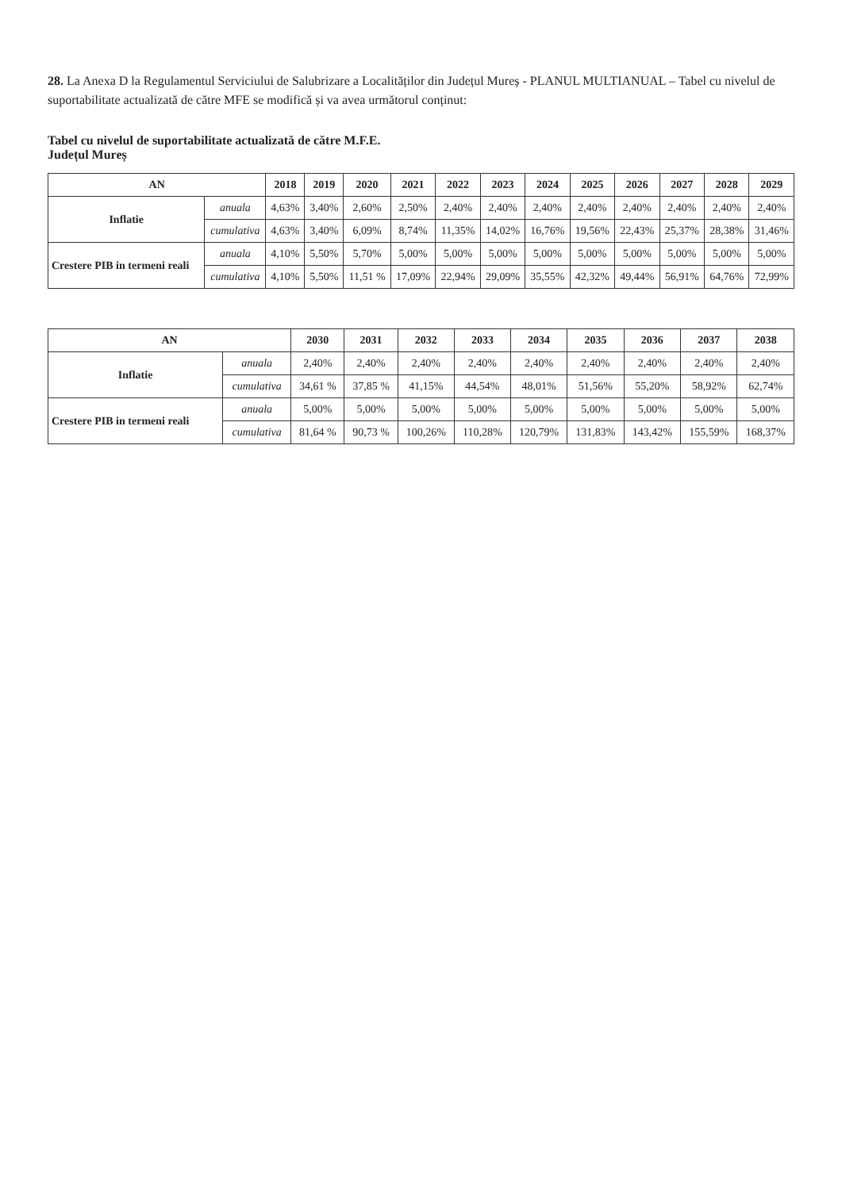28. La Anexa D la Regulamentul Serviciului de Salubrizare a Localităților din Județul Mureș - PLANUL MULTIANUAL – Tabel cu nivelul de suportabilitate actualizată de către MFE se modifică și va avea următorul conținut:
Tabel cu nivelul de suportabilitate actualizată de către M.F.E.
Județul Mureș
| AN | | 2018 | 2019 | 2020 | 2021 | 2022 | 2023 | 2024 | 2025 | 2026 | 2027 | 2028 | 2029 |
| --- | --- | --- | --- | --- | --- | --- | --- | --- | --- | --- | --- | --- | --- |
| Inflatie | anuala | 4,63% | 3,40% | 2,60% | 2,50% | 2,40% | 2,40% | 2,40% | 2,40% | 2,40% | 2,40% | 2,40% | 2,40% |
| | cumulativa | 4,63% | 3,40% | 6,09% | 8,74% | 11,35% | 14,02% | 16,76% | 19,56% | 22,43% | 25,37% | 28,38% | 31,46% |
| Crestere PIB in termeni reali | anuala | 4,10% | 5,50% | 5,70% | 5,00% | 5,00% | 5,00% | 5,00% | 5,00% | 5,00% | 5,00% | 5,00% | 5,00% |
| | cumulativa | 4,10% | 5,50% | 11,51 % | 17,09% | 22,94% | 29,09% | 35,55% | 42,32% | 49,44% | 56,91% | 64,76% | 72,99% |
| AN | | 2030 | 2031 | 2032 | 2033 | 2034 | 2035 | 2036 | 2037 | 2038 |
| --- | --- | --- | --- | --- | --- | --- | --- | --- | --- | --- |
| Inflatie | anuala | 2,40% | 2,40% | 2,40% | 2,40% | 2,40% | 2,40% | 2,40% | 2,40% | 2,40% |
| | cumulativa | 34,61 % | 37,85 % | 41,15% | 44,54% | 48,01% | 51,56% | 55,20% | 58,92% | 62,74% |
| Crestere PIB in termeni reali | anuala | 5,00% | 5,00% | 5,00% | 5,00% | 5,00% | 5,00% | 5,00% | 5,00% | 5,00% |
| | cumulativa | 81,64 % | 90,73 % | 100,26% | 110,28% | 120,79% | 131,83% | 143,42% | 155,59% | 168,37% |